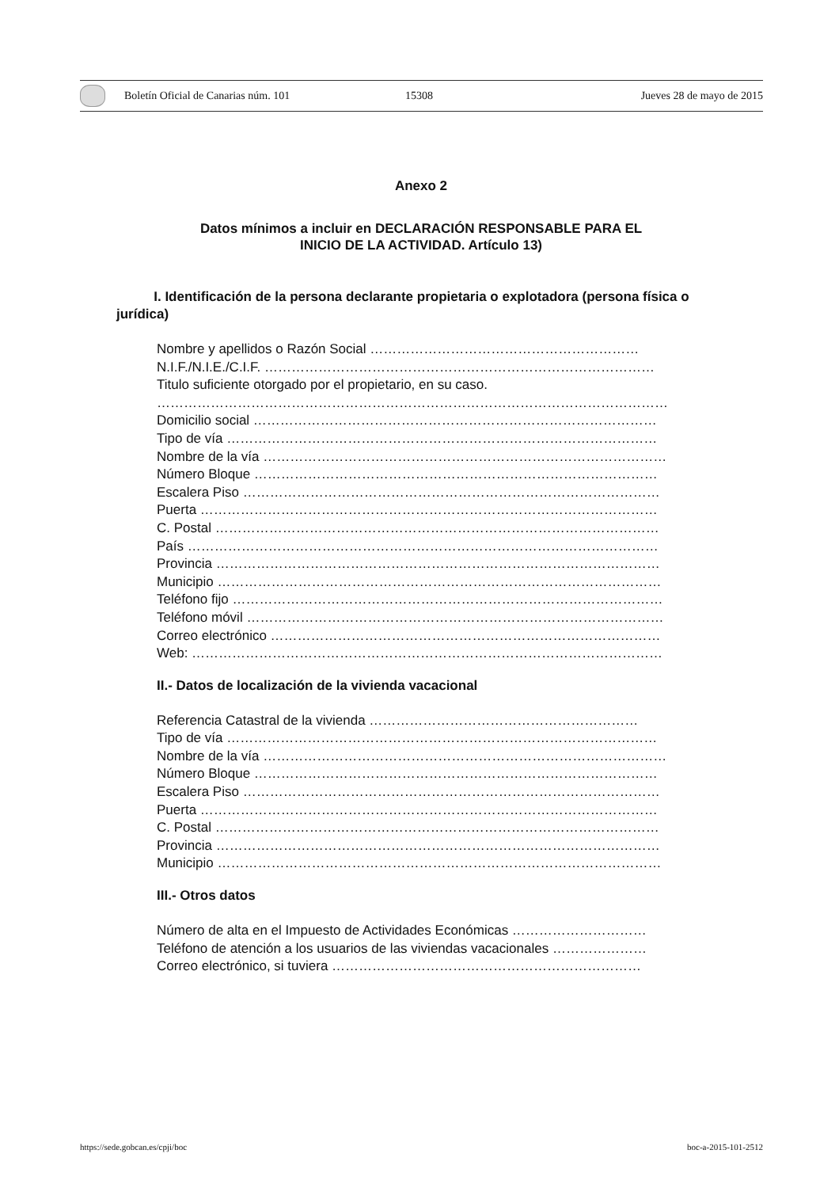Boletín Oficial de Canarias núm. 101 15308 Jueves 28 de mayo de 2015
Anexo 2
Datos mínimos a incluir en DECLARACIÓN RESPONSABLE PARA EL
INICIO DE LA ACTIVIDAD. Artículo 13)
I. Identificación de la persona declarante propietaria o explotadora (persona física o jurídica)
Nombre y apellidos o Razón Social ……………………………………………………
N.I.F./N.I.E./C.I.F. ……………………………………………………………………………
Titulo suficiente otorgado por el propietario, en su caso.
……………………………………………………………………………………………………
Domicilio social ………………………………………………………………………………
Tipo de vía ……………………………………………………………………………………
Nombre de la vía ………………………………………………………………………………
Número Bloque ………………………………………………………………………………
Escalera Piso …………………………………………………………………………………
Puerta …………………………………………………………………………………………
C. Postal ………………………………………………………………………………………
País ……………………………………………………………………………………………
Provincia ………………………………………………………………………………………
Municipio ………………………………………………………………………………………
Teléfono fijo ……………………………………………………………………………………
Teléfono móvil …………………………………………………………………………………
Correo electrónico ……………………………………………………………………………
Web: ……………………………………………………………………………………………
II.- Datos de localización de la vivienda vacacional
Referencia Catastral de la vivienda ……………………………………………………
Tipo de vía ……………………………………………………………………………………
Nombre de la vía ………………………………………………………………………………
Número Bloque ………………………………………………………………………………
Escalera Piso …………………………………………………………………………………
Puerta …………………………………………………………………………………………
C. Postal ………………………………………………………………………………………
Provincia ………………………………………………………………………………………
Municipio ………………………………………………………………………………………
III.- Otros datos
Número de alta en el Impuesto de Actividades Económicas …………………………
Teléfono de atención a los usuarios de las viviendas vacacionales …………………
Correo electrónico, si tuviera ……………………………………………………………
https://sede.gobcan.es/cpji/boc boc-a-2015-101-2512